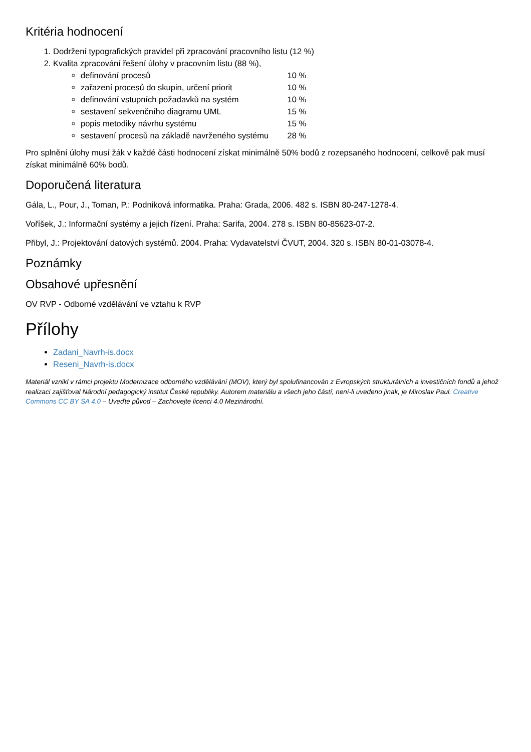Kritéria hodnocení
1. Dodržení typografických pravidel při zpracování pracovního listu (12 %)
2. Kvalita zpracování řešení úlohy v pracovním listu (88 %),
definování procesů 10 %
zařazení procesů do skupin, určení priorit 10 %
definování vstupních požadavků na systém 10 %
sestavení sekvenčního diagramu UML 15 %
popis metodiky návrhu systému 15 %
sestavení procesů na základě navrženého systému 28 %
Pro splnění úlohy musí žák v každé části hodnocení získat minimálně 50% bodů z rozepsaného hodnocení, celkově pak musí získat minimálně 60% bodů.
Doporučená literatura
Gála, L., Pour, J., Toman, P.: Podniková informatika. Praha: Grada, 2006. 482 s. ISBN 80-247-1278-4.
Voříšek, J.: Informační systémy a jejich řízení. Praha: Sarifa, 2004. 278 s. ISBN 80-85623-07-2.
Přibyl, J.: Projektování datových systémů. 2004. Praha: Vydavatelství ČVUT, 2004. 320 s. ISBN 80-01-03078-4.
Poznámky
Obsahové upřesnění
OV RVP - Odborné vzdělávání ve vztahu k RVP
Přílohy
Zadani_Navrh-is.docx
Reseni_Navrh-is.docx
Materiál vznikl v rámci projektu Modernizace odborného vzdělávání (MOV), který byl spolufinancován z Evropských strukturálních a investičních fondů a jehož realizaci zajišťoval Národní pedagogický institut České republiky. Autorem materiálu a všech jeho částí, není-li uvedeno jinak, je Miroslav Paul. Creative Commons CC BY SA 4.0 – Uveďte původ – Zachovejte licenci 4.0 Mezinárodní.